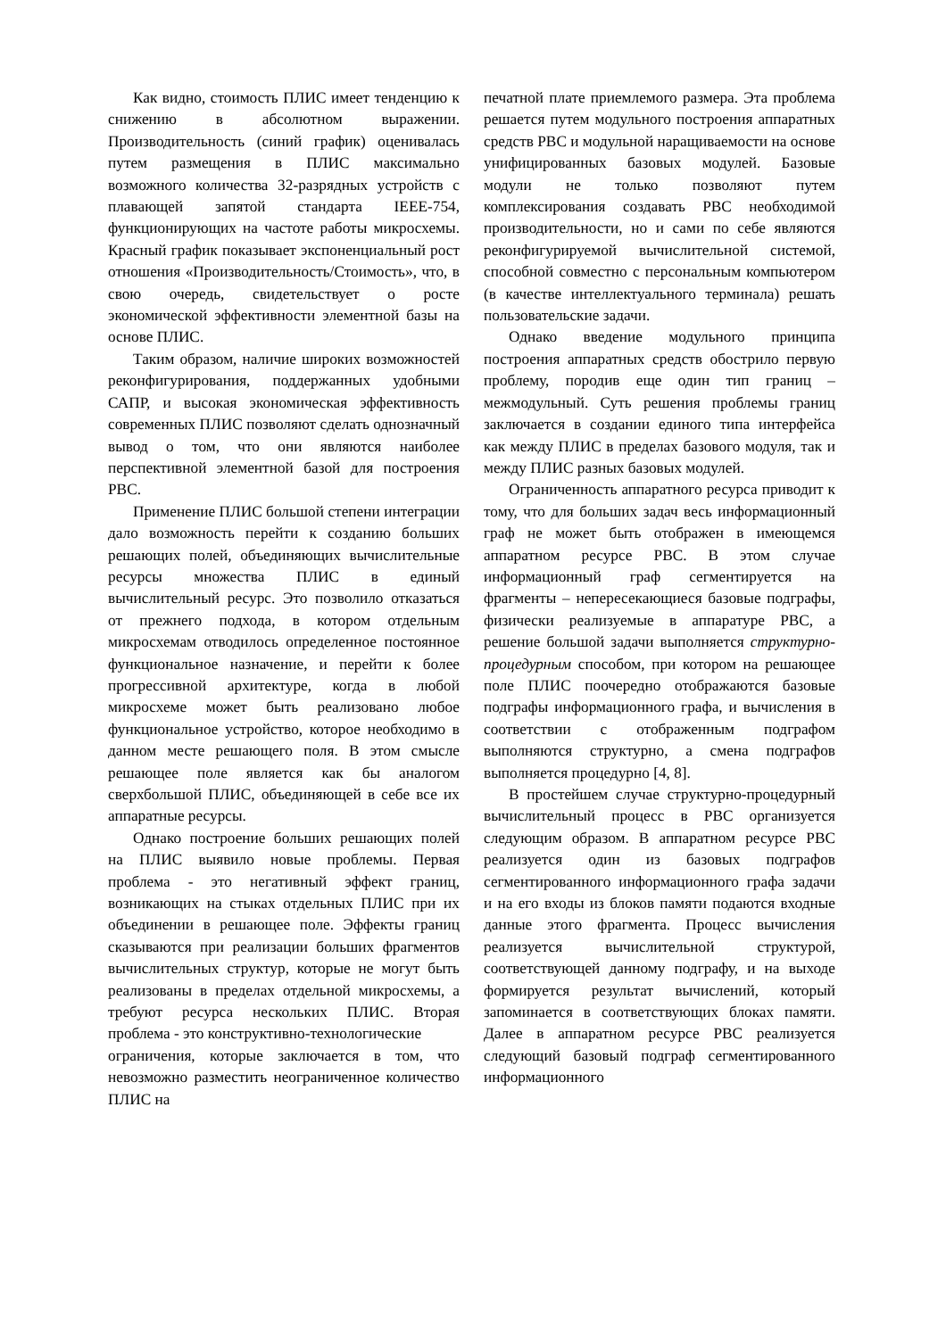Как видно, стоимость ПЛИС имеет тенденцию к снижению в абсолютном выражении. Производительность (синий график) оценивалась путем размещения в ПЛИС максимально возможного количества 32-разрядных устройств с плавающей запятой стандарта IEEE-754, функционирующих на частоте работы микросхемы. Красный график показывает экспоненциальный рост отношения «Производительность/Стоимость», что, в свою очередь, свидетельствует о росте экономической эффективности элементной базы на основе ПЛИС.
Таким образом, наличие широких возможностей реконфигурирования, поддержанных удобными САПР, и высокая экономическая эффективность современных ПЛИС позволяют сделать однозначный вывод о том, что они являются наиболее перспективной элементной базой для построения РВС.
Применение ПЛИС большой степени интеграции дало возможность перейти к созданию больших решающих полей, объединяющих вычислительные ресурсы множества ПЛИС в единый вычислительный ресурс. Это позволило отказаться от прежнего подхода, в котором отдельным микросхемам отводилось определенное постоянное функциональное назначение, и перейти к более прогрессивной архитектуре, когда в любой микросхеме может быть реализовано любое функциональное устройство, которое необходимо в данном месте решающего поля. В этом смысле решающее поле является как бы аналогом сверхбольшой ПЛИС, объединяющей в себе все их аппаратные ресурсы.
Однако построение больших решающих полей на ПЛИС выявило новые проблемы. Первая проблема - это негативный эффект границ, возникающих на стыках отдельных ПЛИС при их объединении в решающее поле. Эффекты границ сказываются при реализации больших фрагментов вычислительных структур, которые не могут быть реализованы в пределах отдельной микросхемы, а требуют ресурса нескольких ПЛИС. Вторая проблема - это конструктивно-технологические
ограничения, которые заключается в том, что невозможно разместить неограниченное количество ПЛИС на
печатной плате приемлемого размера. Эта проблема решается путем модульного построения аппаратных средств РВС и модульной наращиваемости на основе унифицированных базовых модулей. Базовые модули не только позволяют путем комплексирования создавать РВС необходимой производительности, но и сами по себе являются реконфигурируемой вычислительной системой, способной совместно с персональным компьютером (в качестве интеллектуального терминала) решать пользовательские задачи.
Однако введение модульного принципа построения аппаратных средств обострило первую проблему, породив еще один тип границ – межмодульный. Суть решения проблемы границ заключается в создании единого типа интерфейса как между ПЛИС в пределах базового модуля, так и между ПЛИС разных базовых модулей.
Ограниченность аппаратного ресурса приводит к тому, что для больших задач весь информационный граф не может быть отображен в имеющемся аппаратном ресурсе РВС. В этом случае информационный граф сегментируется на фрагменты – непересекающиеся базовые подграфы, физически реализуемые в аппаратуре РВС, а решение большой задачи выполняется структурно-процедурным способом, при котором на решающее поле ПЛИС поочередно отображаются базовые подграфы информационного графа, и вычисления в соответствии с отображенным подграфом выполняются структурно, а смена подграфов выполняется процедурно [4, 8].
В простейшем случае структурно-процедурный вычислительный процесс в РВС организуется следующим образом. В аппаратном ресурсе РВС реализуется один из базовых подграфов сегментированного информационного графа задачи и на его входы из блоков памяти подаются входные данные этого фрагмента. Процесс вычисления реализуется вычислительной структурой, соответствующей данному подграфу, и на выходе формируется результат вычислений, который запоминается в соответствующих блоках памяти. Далее в аппаратном ресурсе РВС реализуется следующий базовый подграф сегментированного информационного